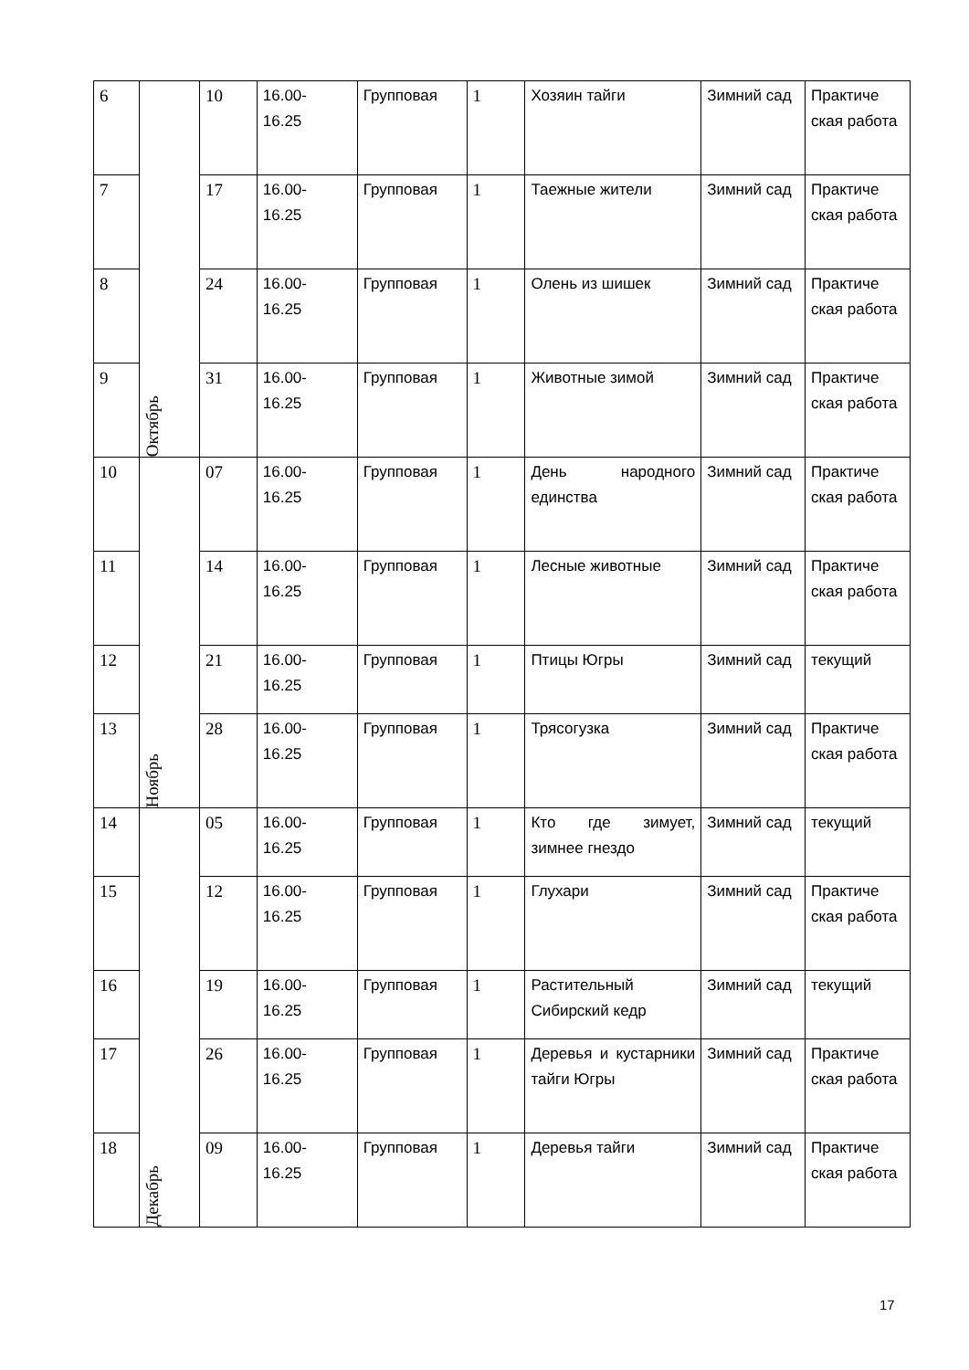| 6 | Октябрь | 10 | 16.00- 16.25 | Групповая | 1 | Хозяин тайги | Зимний сад | Практиче ская работа |
| 7 | | 17 | 16.00- 16.25 | Групповая | 1 | Таежные жители | Зимний сад | Практиче ская работа |
| 8 | | 24 | 16.00- 16.25 | Групповая | 1 | Олень из шишек | Зимний сад | Практиче ская работа |
| 9 | | 31 | 16.00- 16.25 | Групповая | 1 | Животные зимой | Зимний сад | Практиче ская работа |
| 10 | Ноябрь | 07 | 16.00- 16.25 | Групповая | 1 | День народного единства | Зимний сад | Практиче ская работа |
| 11 | | 14 | 16.00- 16.25 | Групповая | 1 | Лесные животные | Зимний сад | Практиче ская работа |
| 12 | | 21 | 16.00- 16.25 | Групповая | 1 | Птицы Югры | Зимний сад | текущий |
| 13 | | 28 | 16.00- 16.25 | Групповая | 1 | Трясогузка | Зимний сад | Практиче ская работа |
| 14 | Декабрь | 05 | 16.00- 16.25 | Групповая | 1 | Кто где зимует, зимнее гнездо | Зимний сад | текущий |
| 15 | | 12 | 16.00- 16.25 | Групповая | 1 | Глухари | Зимний сад | Практиче ская работа |
| 16 | | 19 | 16.00- 16.25 | Групповая | 1 | Растительный Сибирский кедр | Зимний сад | текущий |
| 17 | | 26 | 16.00- 16.25 | Групповая | 1 | Деревья и кустарники тайги Югры | Зимний сад | Практиче ская работа |
| 18 | | 09 | 16.00- 16.25 | Групповая | 1 | Деревья тайги | Зимний сад | Практиче ская работа |
17